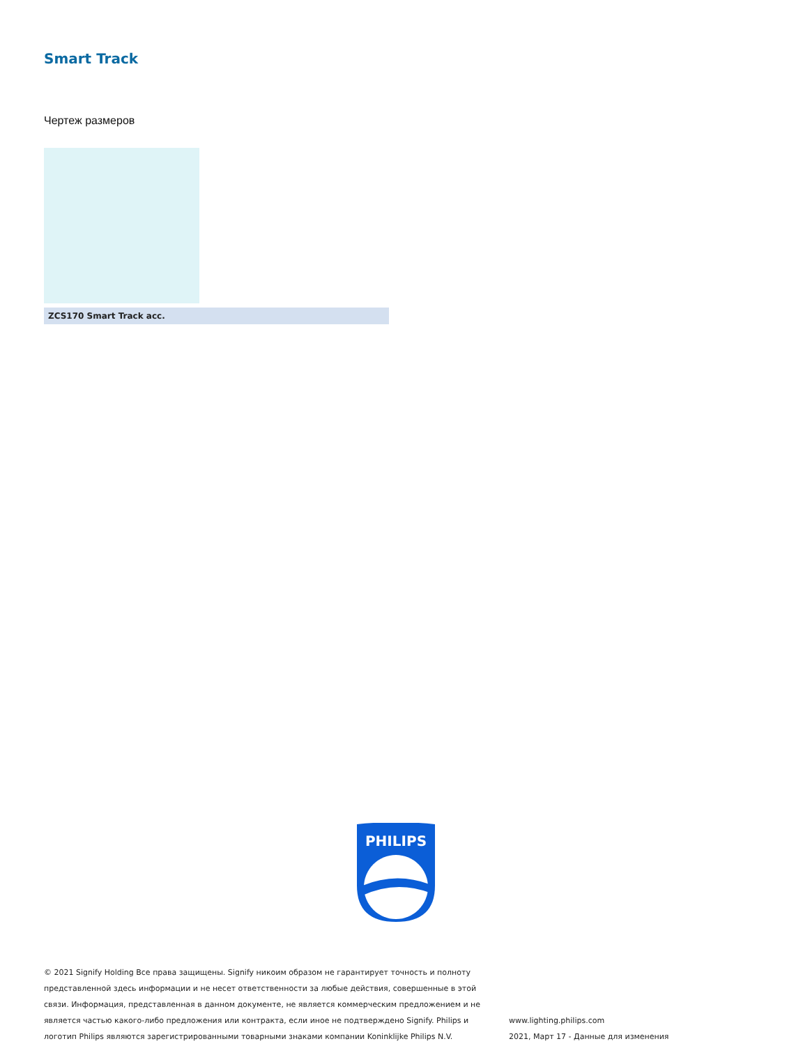Smart Track
Чертеж размеров
ZCS170 Smart Track acc.
PHILIPS
© 2021 Signify Holding Все права защищены. Signify никоим образом не гарантирует точность и полноту представленной здесь информации и не несет ответственности за любые действия, совершенные в этой связи. Информация, представленная в данном документе, не является коммерческим предложением и не является частью какого-либо предложения или контракта, если иное не подтверждено Signify. Philips и логотип Philips являются зарегистрированными товарными знаками компании Koninklijke Philips N.V.
www.lighting.philips.com
2021, Март 17 - Данные для изменения